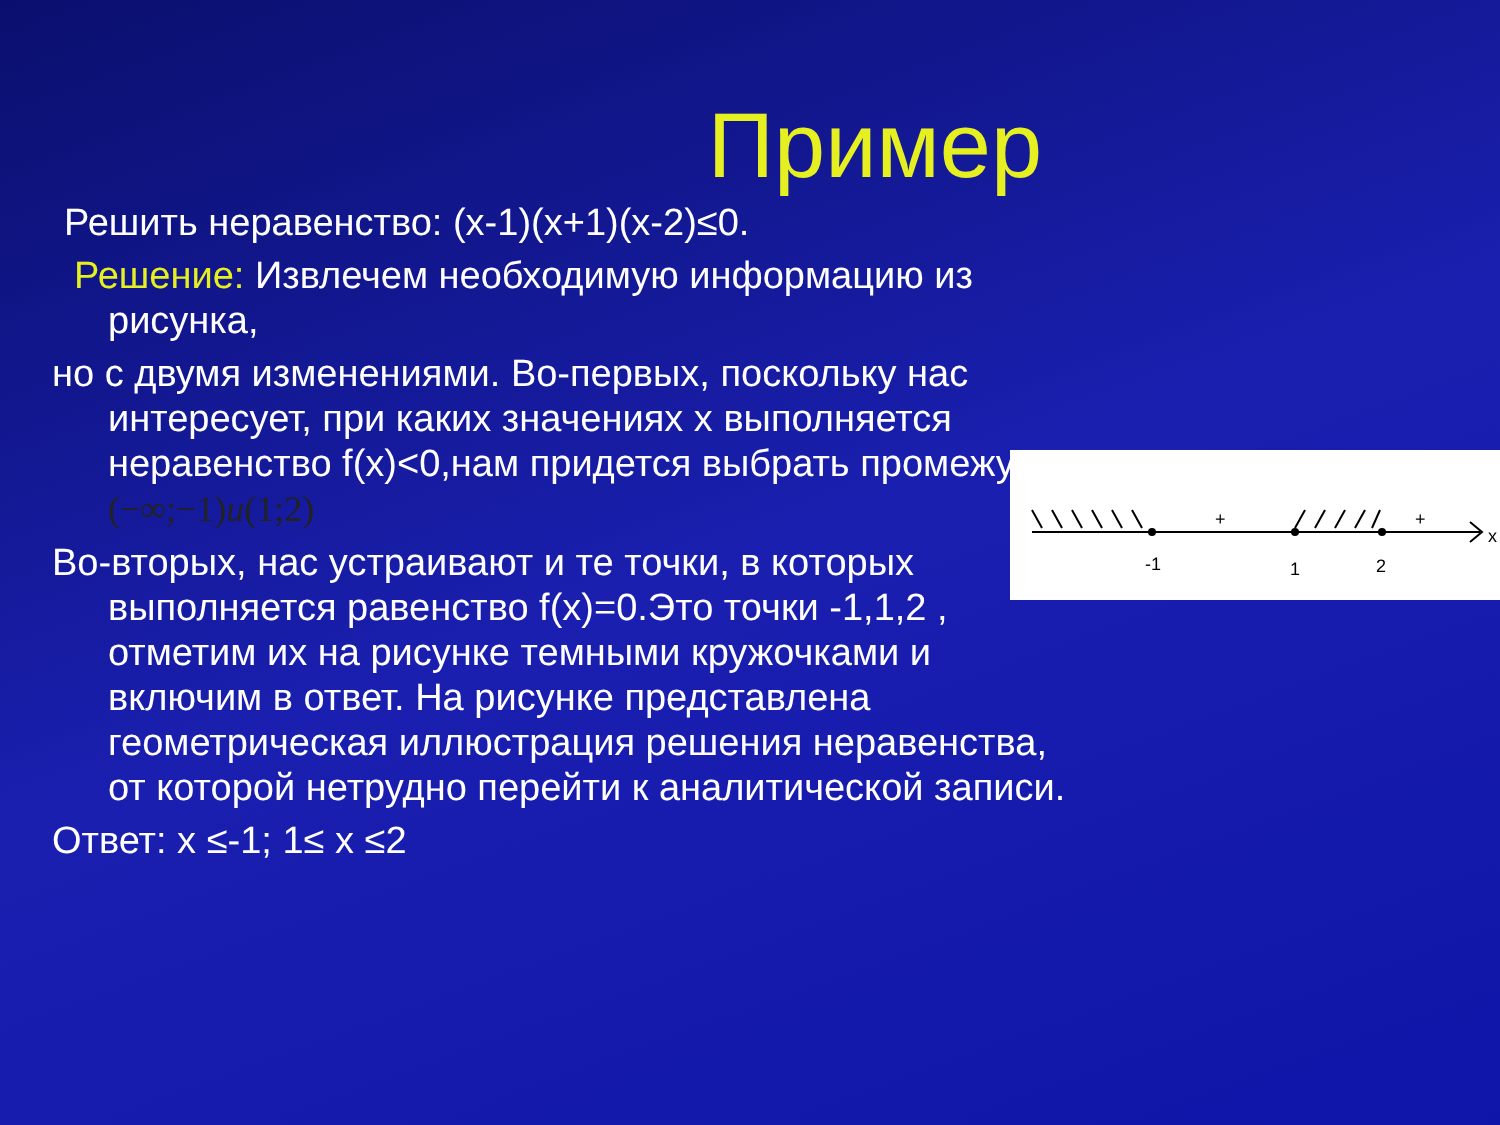Пример
Решить неравенство: (x-1)(x+1)(x-2)≤0.
Решение: Извлечем необходимую информацию из рисунка,
но с двумя изменениями. Во-первых, поскольку нас интересует, при каких значениях x выполняется неравенство f(x)<0,нам придется выбрать промежутки (−∞;−1)u(1;2)
Во-вторых, нас устраивают и те точки, в которых выполняется равенство f(x)=0.Это точки -1,1,2 , отметим их на рисунке темными кружочками и включим в ответ. На рисунке представлена геометрическая иллюстрация решения неравенства, от которой нетрудно перейти к аналитической записи.
Ответ: x ≤-1; 1≤ x ≤2
+
+
-1
1
2
x